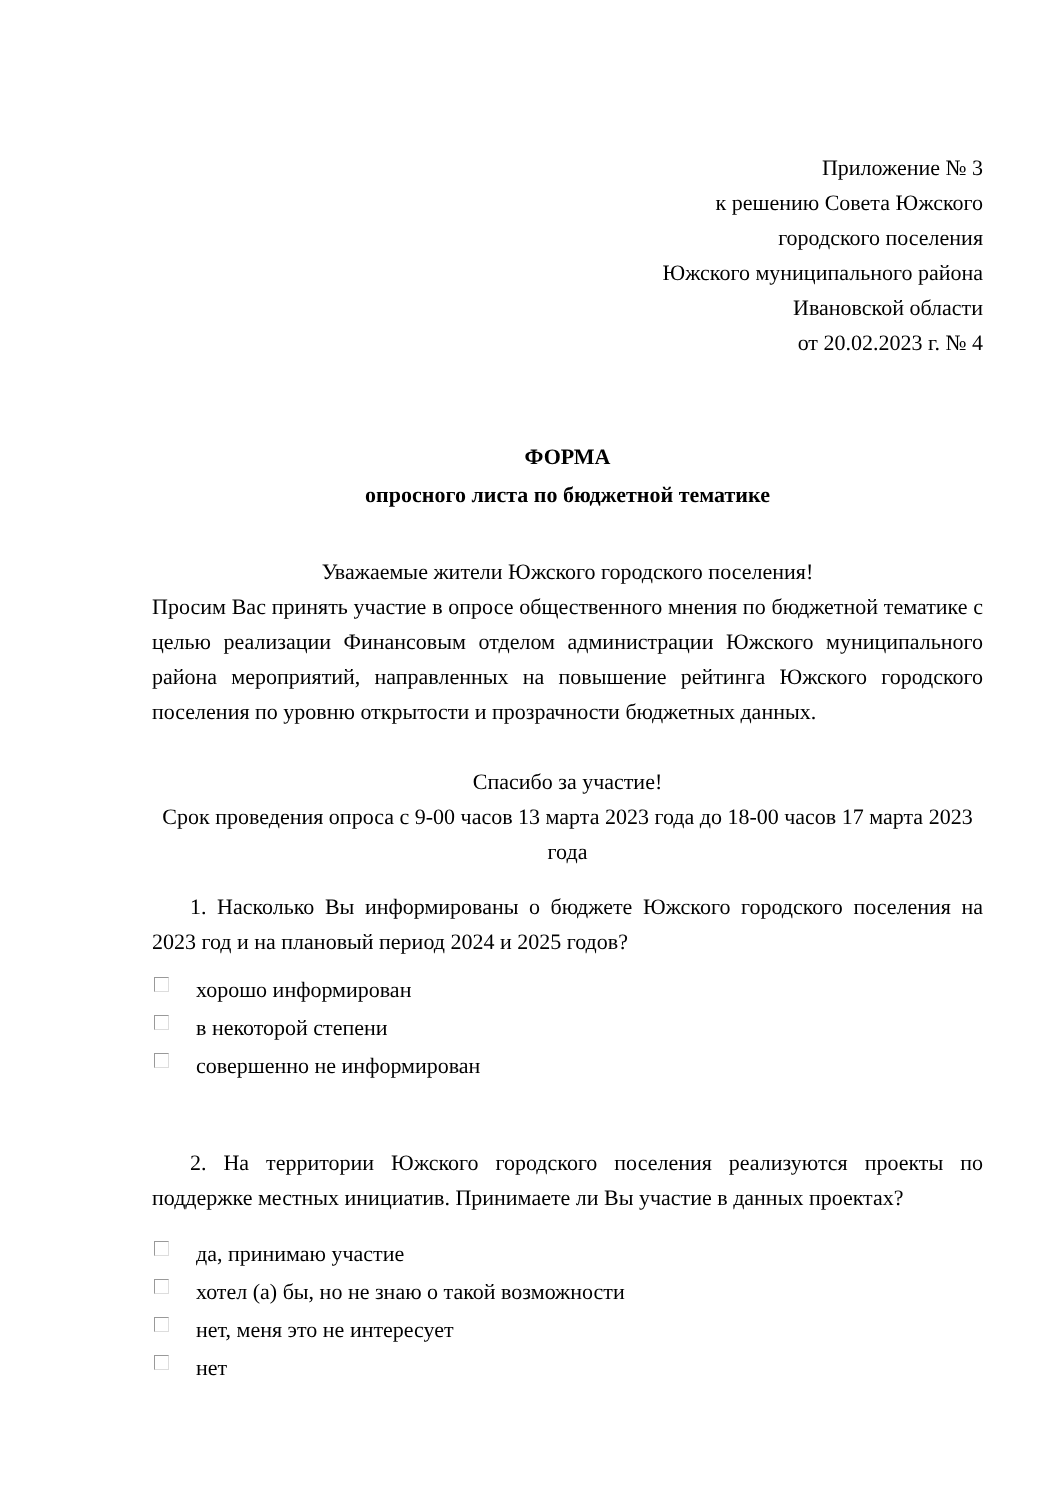Приложение № 3
к решению Совета Южского
городского поселения
Южского муниципального района
Ивановской области
от 20.02.2023 г. № 4
ФОРМА
опросного листа по бюджетной тематике
Уважаемые жители Южского городского поселения!
Просим Вас принять участие в опросе общественного мнения по бюджетной тематике с целью реализации Финансовым отделом администрации Южского муниципального района мероприятий, направленных на повышение рейтинга Южского городского поселения по уровню открытости и прозрачности бюджетных данных.
Спасибо за участие!
Срок проведения опроса с 9-00 часов 13 марта 2023 года до 18-00 часов 17 марта 2023 года
1. Насколько Вы информированы о бюджете Южского городского поселения на 2023 год и на плановый период 2024 и 2025 годов?
хорошо информирован
в некоторой степени
совершенно не информирован
2. На территории Южского городского поселения реализуются проекты по поддержке местных инициатив. Принимаете ли Вы участие в данных проектах?
да, принимаю участие
хотел (а) бы, но не знаю о такой возможности
нет, меня это не интересует
нет